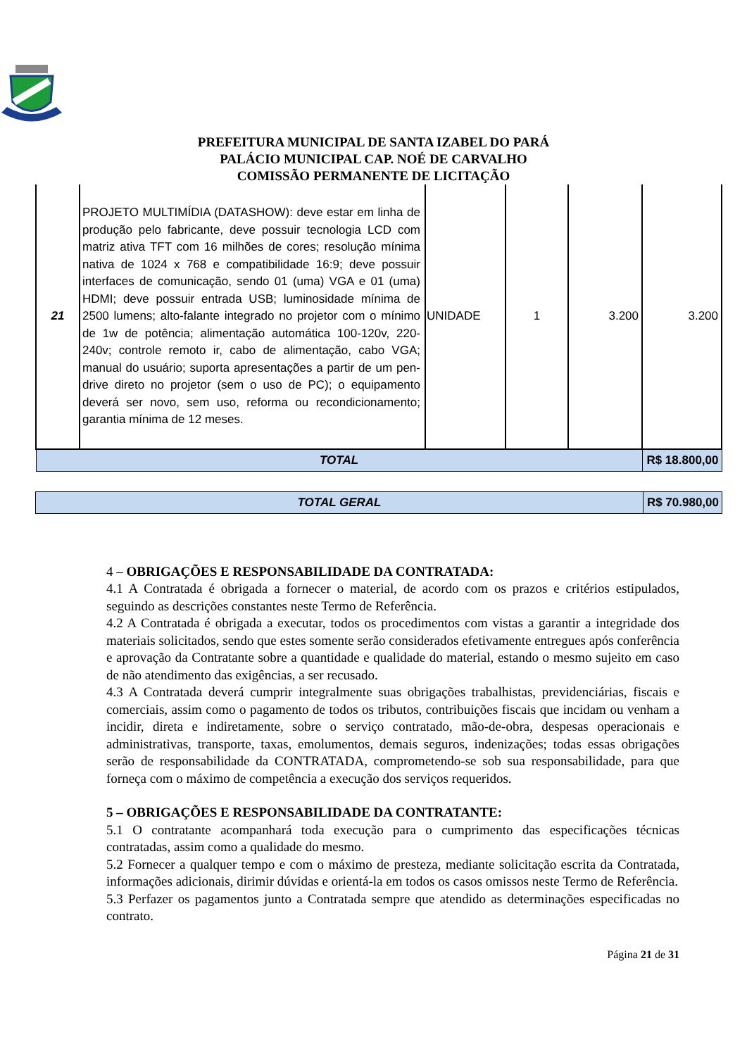PREFEITURA MUNICIPAL DE SANTA IZABEL DO PARÁ
PALÁCIO MUNICIPAL CAP. NOÉ DE CARVALHO
COMISSÃO PERMANENTE DE LICITAÇÃO
| 21 | PROJETO MULTIMÍDIA (DATASHOW): deve estar em linha de produção pelo fabricante, deve possuir tecnologia LCD com matriz ativa TFT com 16 milhões de cores; resolução mínima nativa de 1024 x 768 e compatibilidade 16:9; deve possuir interfaces de comunicação, sendo 01 (uma) VGA e 01 (uma) HDMI; deve possuir entrada USB; luminosidade mínima de 2500 lumens; alto-falante integrado no projetor com o mínimo de 1w de potência; alimentação automática 100-120v, 220-240v; controle remoto ir, cabo de alimentação, cabo VGA; manual do usuário; suporta apresentações a partir de um pen-drive direto no projetor (sem o uso de PC); o equipamento deverá ser novo, sem uso, reforma ou recondicionamento; garantia mínima de 12 meses. | UNIDADE | 1 | 3.200 | 3.200 |
| TOTAL | | | | | R$ 18.800,00 |
| TOTAL GERAL | R$ 70.980,00 |
4 – OBRIGAÇÕES E RESPONSABILIDADE DA CONTRATADA:
4.1 A Contratada é obrigada a fornecer o material, de acordo com os prazos e critérios estipulados, seguindo as descrições constantes neste Termo de Referência.
4.2 A Contratada é obrigada a executar, todos os procedimentos com vistas a garantir a integridade dos materiais solicitados, sendo que estes somente serão considerados efetivamente entregues após conferência e aprovação da Contratante sobre a quantidade e qualidade do material, estando o mesmo sujeito em caso de não atendimento das exigências, a ser recusado.
4.3 A Contratada deverá cumprir integralmente suas obrigações trabalhistas, previdenciárias, fiscais e comerciais, assim como o pagamento de todos os tributos, contribuições fiscais que incidam ou venham a incidir, direta e indiretamente, sobre o serviço contratado, mão-de-obra, despesas operacionais e administrativas, transporte, taxas, emolumentos, demais seguros, indenizações; todas essas obrigações serão de responsabilidade da CONTRATADA, comprometendo-se sob sua responsabilidade, para que forneça com o máximo de competência a execução dos serviços requeridos.
5 – OBRIGAÇÕES E RESPONSABILIDADE DA CONTRATANTE:
5.1 O contratante acompanhará toda execução para o cumprimento das especificações técnicas contratadas, assim como a qualidade do mesmo.
5.2 Fornecer a qualquer tempo e com o máximo de presteza, mediante solicitação escrita da Contratada, informações adicionais, dirimir dúvidas e orientá-la em todos os casos omissos neste Termo de Referência.
5.3 Perfazer os pagamentos junto a Contratada sempre que atendido as determinações especificadas no contrato.
Página 21 de 31